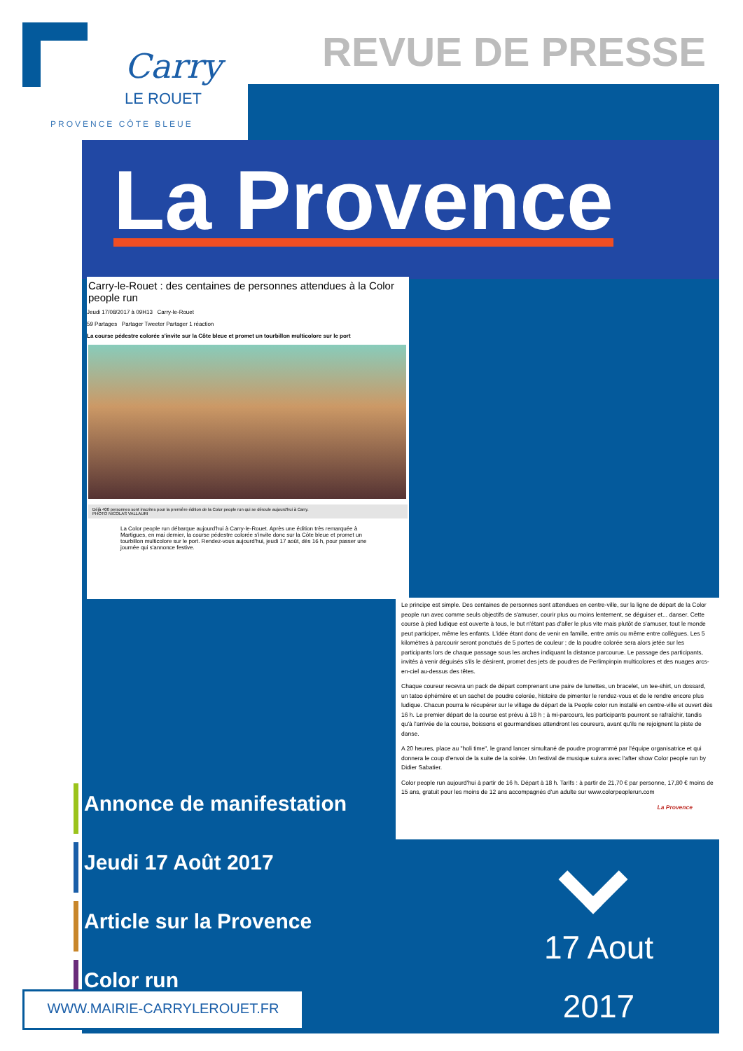Carry
LE ROUET
PROVENCE CÔTE BLEUE
REVUE DE PRESSE
La Provence
Carry-le-Rouet : des centaines de personnes attendues à la Color people run
Jeudi 17/08/2017 à 09H13 Carry-le-Rouet
59 Partages Partager Tweeter Partager 1 réaction
La course pédestre colorée s'invite sur la Côte bleue et promet un tourbillon multicolore sur le port
Déjà 400 personnes sont inscrites pour la première édition de la Color people run qui se déroule aujourd'hui à Carry.
PHOTO NICOLAS VALLAURI
La Color people run débarque aujourd'hui à Carry-le-Rouet. Après une édition très remarquée à Martigues, en mai dernier, la course pédestre colorée s'invite donc sur la Côte bleue et promet un tourbillon multicolore sur le port. Rendez-vous aujourd'hui, jeudi 17 août, dès 16 h, pour passer une journée qui s'annonce festive.
Le principe est simple. Des centaines de personnes sont attendues en centre-ville, sur la ligne de départ de la Color people run avec comme seuls objectifs de s'amuser, courir plus ou moins lentement, se déguiser et... danser. Cette course à pied ludique est ouverte à tous, le but n'étant pas d'aller le plus vite mais plutôt de s'amuser, tout le monde peut participer, même les enfants. L'idée étant donc de venir en famille, entre amis ou même entre collègues. Les 5 kilomètres à parcourir seront ponctués de 5 portes de couleur ; de la poudre colorée sera alors jetée sur les participants lors de chaque passage sous les arches indiquant la distance parcourue. Le passage des participants, invités à venir déguisés s'ils le désirent, promet des jets de poudres de Perlimpinpin multicolores et des nuages arcs-en-ciel au-dessus des têtes.
Chaque coureur recevra un pack de départ comprenant une paire de lunettes, un bracelet, un tee-shirt, un dossard, un tatoo éphémère et un sachet de poudre colorée, histoire de pimenter le rendez-vous et de le rendre encore plus ludique. Chacun pourra le récupérer sur le village de départ de la People color run installé en centre-ville et ouvert dès 16 h. Le premier départ de la course est prévu à 18 h ; à mi-parcours, les participants pourront se rafraîchir, tandis qu'à l'arrivée de la course, boissons et gourmandises attendront les coureurs, avant qu'ils ne rejoignent la piste de danse.
A 20 heures, place au "holi time", le grand lancer simultané de poudre programmé par l'équipe organisatrice et qui donnera le coup d'envoi de la suite de la soirée. Un festival de musique suivra avec l'after show Color people run by Didier Sabatier.
Color people run aujourd'hui à partir de 16 h. Départ à 18 h. Tarifs : à partir de 21,70 € par personne, 17,80 € moins de 15 ans, gratuit pour les moins de 12 ans accompagnés d'un adulte sur www.colorpeoplerun.com
La Provence
Annonce de manifestation
Jeudi 17 Août 2017
Article sur la Provence
Color run
WWW.MAIRIE-CARRYLEROUET.FR
17 Aout
2017